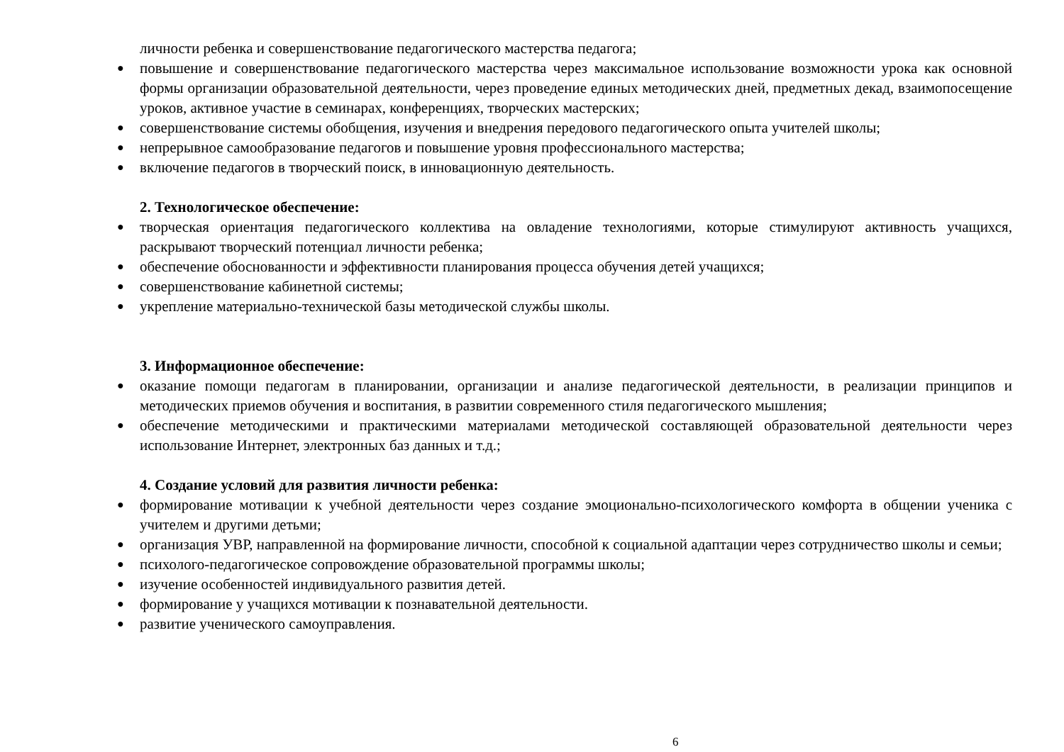личности ребенка и совершенствование педагогического мастерства педагога;
● повышение и совершенствование педагогического мастерства через максимальное использование возможности урока как основной формы организации образовательной деятельности, через проведение единых методических дней, предметных декад, взаимопосещение уроков, активное участие в семинарах, конференциях, творческих мастерских;
● совершенствование системы обобщения, изучения и внедрения передового педагогического опыта учителей школы;
● непрерывное самообразование педагогов и повышение уровня профессионального мастерства;
● включение педагогов в творческий поиск, в инновационную деятельность.
2. Технологическое обеспечение:
● творческая ориентация педагогического коллектива на овладение технологиями, которые стимулируют активность учащихся, раскрывают творческий потенциал личности ребенка;
● обеспечение обоснованности и эффективности планирования процесса обучения детей учащихся;
● совершенствование кабинетной системы;
● укрепление материально-технической базы методической службы школы.
3. Информационное обеспечение:
● оказание помощи педагогам в планировании, организации и анализе педагогической деятельности, в реализации принципов и методических приемов обучения и воспитания, в развитии современного стиля педагогического мышления;
● обеспечение методическими и практическими материалами методической составляющей образовательной деятельности через использование Интернет, электронных баз данных и т.д.;
4. Создание условий для развития личности ребенка:
● формирование мотивации к учебной деятельности через создание эмоционально-психологического комфорта в общении ученика с учителем и другими детьми;
● организация УВР, направленной на формирование личности, способной к социальной адаптации через сотрудничество школы и семьи;
● психолого-педагогическое сопровождение образовательной программы школы;
● изучение особенностей индивидуального развития детей.
● формирование у учащихся мотивации к познавательной деятельности.
● развитие ученического самоуправления.
6